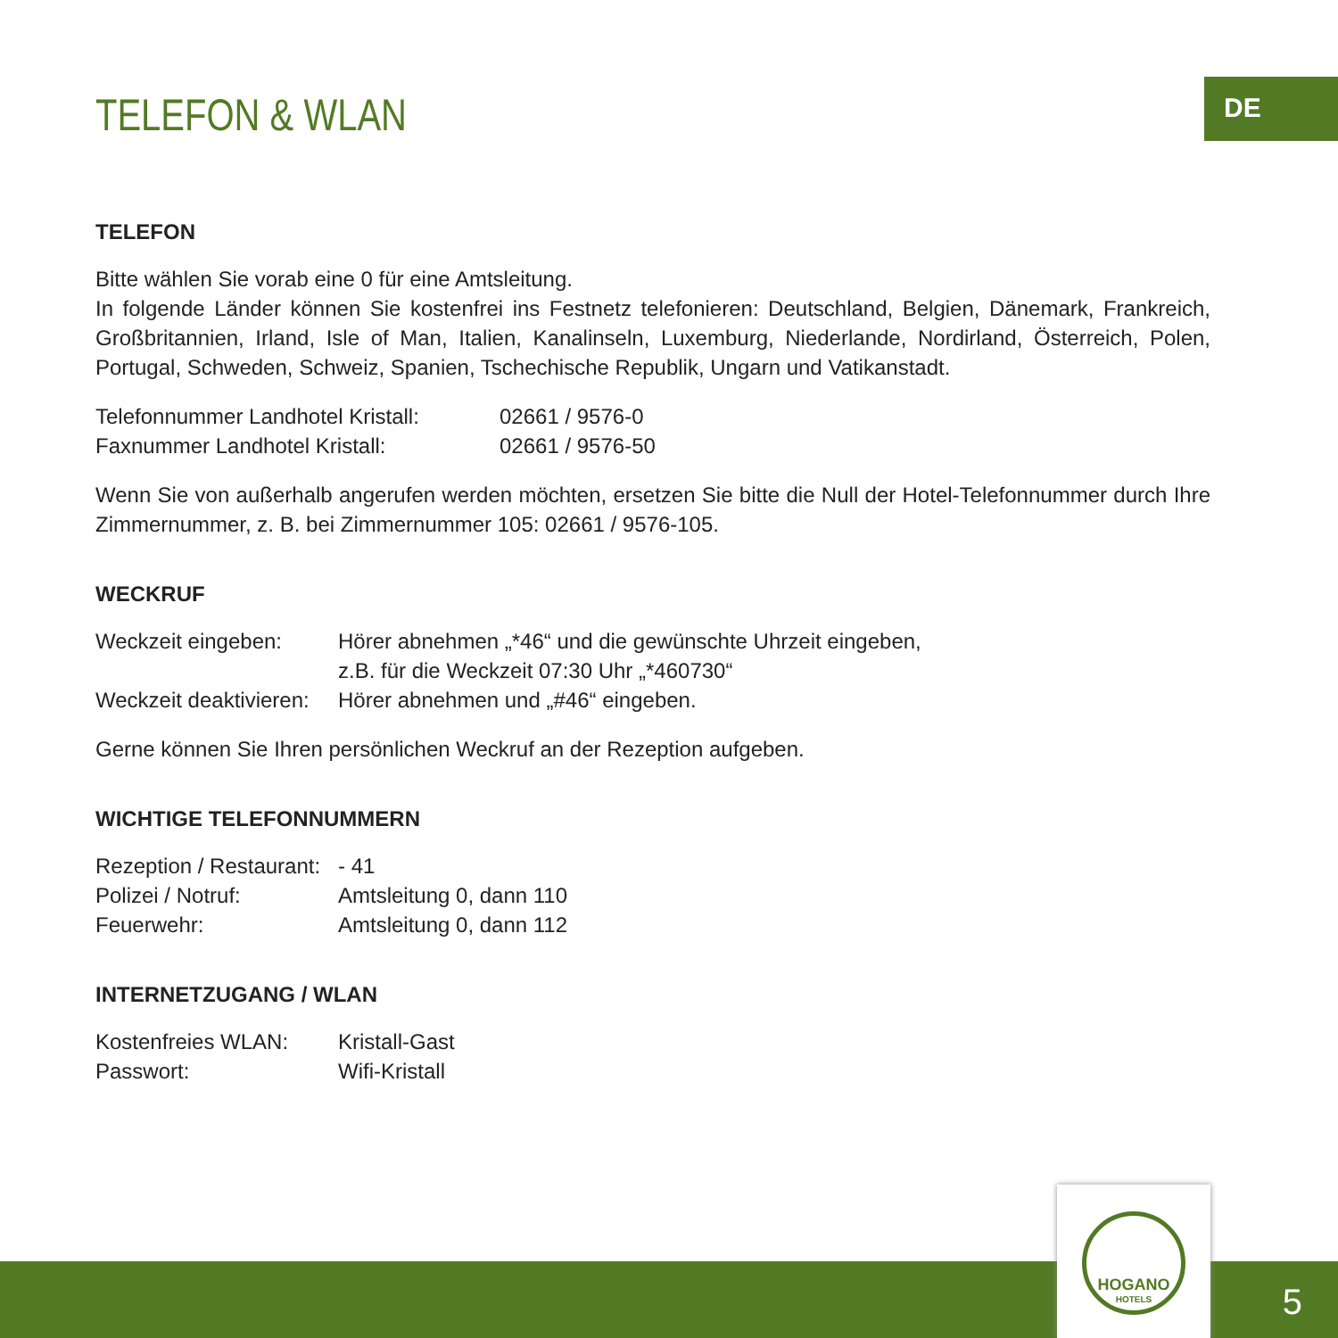DE
TELEFON & WLAN
TELEFON
Bitte wählen Sie vorab eine 0 für eine Amtsleitung.
In folgende Länder können Sie kostenfrei ins Festnetz telefonieren: Deutschland, Belgien, Dänemark, Frankreich, Großbritannien, Irland, Isle of Man, Italien, Kanalinseln, Luxemburg, Niederlande, Nordirland, Österreich, Polen, Portugal, Schweden, Schweiz, Spanien, Tschechische Republik, Ungarn und Vatikanstadt.
| Telefonnummer Landhotel Kristall: | 02661 / 9576-0 |
| Faxnummer Landhotel Kristall: | 02661 / 9576-50 |
Wenn Sie von außerhalb angerufen werden möchten, ersetzen Sie bitte die Null der Hotel-Telefonnummer durch Ihre Zimmernummer, z. B. bei Zimmernummer 105: 02661 / 9576-105.
WECKRUF
| Weckzeit eingeben: | Hörer abnehmen „*46“ und die gewünschte Uhrzeit eingeben, z.B. für die Weckzeit 07:30 Uhr „*460730“ |
| Weckzeit deaktivieren: | Hörer abnehmen und „#46“ eingeben. |
Gerne können Sie Ihren persönlichen Weckruf an der Rezeption aufgeben.
WICHTIGE TELEFONNUMMERN
| Rezeption / Restaurant: | - 41 |
| Polizei / Notruf: | Amtsleitung 0, dann 110 |
| Feuerwehr: | Amtsleitung 0, dann 112 |
INTERNETZUGANG / WLAN
| Kostenfreies WLAN: | Kristall-Gast |
| Passwort: | Wifi-Kristall |
HOGANO
HOTELS
5